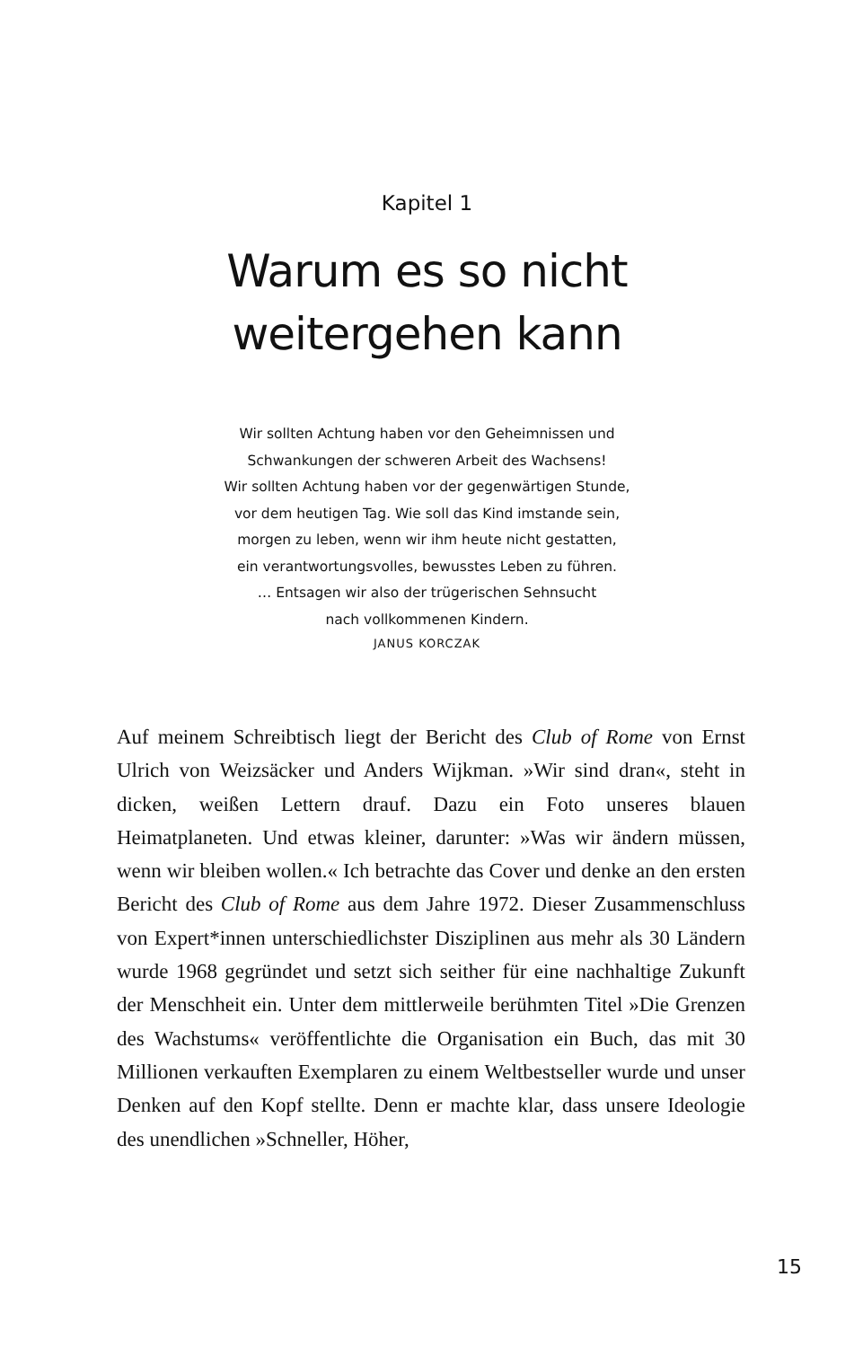Kapitel 1
Warum es so nicht
weitergehen kann
Wir sollten Achtung haben vor den Geheimnissen und
Schwankungen der schweren Arbeit des Wachsens!
Wir sollten Achtung haben vor der gegenwärtigen Stunde,
vor dem heutigen Tag. Wie soll das Kind imstande sein,
morgen zu leben, wenn wir ihm heute nicht gestatten,
ein verantwortungsvolles, bewusstes Leben zu führen.
… Entsagen wir also der trügerischen Sehnsucht
nach vollkommenen Kindern.
JANUS KORCZAK
Auf meinem Schreibtisch liegt der Bericht des Club of Rome von Ernst Ulrich von Weizsäcker und Anders Wijkman. »Wir sind dran«, steht in dicken, weißen Lettern drauf. Dazu ein Foto unse­res blauen Heimatplaneten. Und etwas kleiner, darunter: »Was wir ändern müssen, wenn wir bleiben wollen.« Ich betrachte das Cover und denke an den ersten Bericht des Club of Rome aus dem Jahre 1972. Dieser Zusammenschluss von Expert*innen unterschied­lichster Disziplinen aus mehr als 30 Ländern wurde 1968 gegründet und setzt sich seither für eine nachhaltige Zukunft der Mensch­heit ein. Unter dem mittlerweile berühmten Titel »Die Grenzen des Wachstums« veröffentlichte die Organisation ein Buch, das mit 30 Millionen verkauften Exemplaren zu einem Weltbestseller wurde und unser Denken auf den Kopf stellte. Denn er machte klar, dass unsere Ideologie des unendlichen »Schneller, Höher,
15